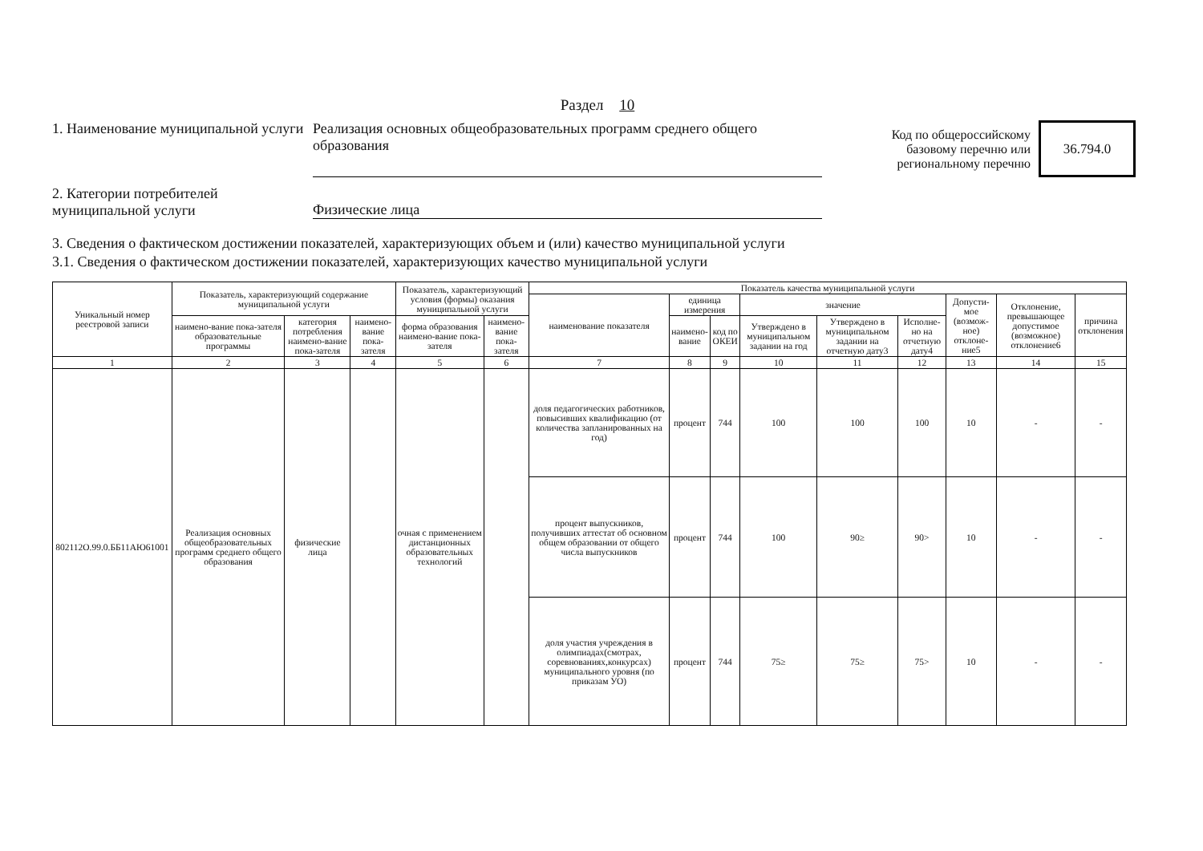Раздел 10
1. Наименование муниципальной услуги
Реализация основных общеобразовательных программ среднего общего образования
Код по общероссийскому базовому перечню или региональному перечню
36.794.0
2. Категории потребителей муниципальной услуги
Физические лица
3. Сведения о фактическом достижении показателей, характеризующих объем и (или) качество муниципальной услуги
3.1. Сведения о фактическом достижении показателей, характеризующих качество муниципальной услуги
| Уникальный номер реестровой записи | Показатель, характеризующий содержание муниципальной услуги | | | Показатель, характеризующий условия (формы) оказания муниципальной услуги | | Показатель качества муниципальной услуги | | | | | | | | |
| --- | --- | --- | --- | --- | --- | --- | --- | --- | --- | --- | --- | --- | --- | --- |
| | | | | | | наименование показателя | единица измерения | | значение | | | Допусти-мое (возмож-ное) отклоне-ние5 | Отклонение, превышающее допустимое (возможное) отклонение6 | причина отклонения |
| | наимено-вание пока-зателя образовательные программы | категория потребления наимено-вание пока-зателя | наимено-вание пока-зателя | форма образования наимено-вание пока-зателя | наимено-вание пока-зателя | | наимено-вание | код по ОКЕИ | Утверждено в муниципальном задании на год | Утверждено в муниципальном задании на отчетную дату3 | Исполне-но на отчетную дату4 | | | |
| 1 | 2 | 3 | 4 | 5 | 6 | 7 | 8 | 9 | 10 | 11 | 12 | 13 | 14 | 15 |
| 802112О.99.0.ББ11АЮ61001 | Реализация основных общеобразовательных программ среднего общего образования | физические лица | | очная с применением дистанционных образовательных технологий | | доля педагогических работников, повысивших квалификацию (от количества запланированных на год) | процент | 744 | 100 | 100 | 100 | 10 | - | - |
| | | | | | | процент выпускников, получивших аттестат об основном общем образовании от общего числа выпускников | процент | 744 | 100 | 90≥ | 90> | 10 | - | - |
| | | | | | | доля участия учреждения в олимпиадах(смотрах, соревнованиях,конкурсах) муниципального уровня (по приказам УО) | процент | 744 | 75≥ | 75≥ | 75> | 10 | - | - |